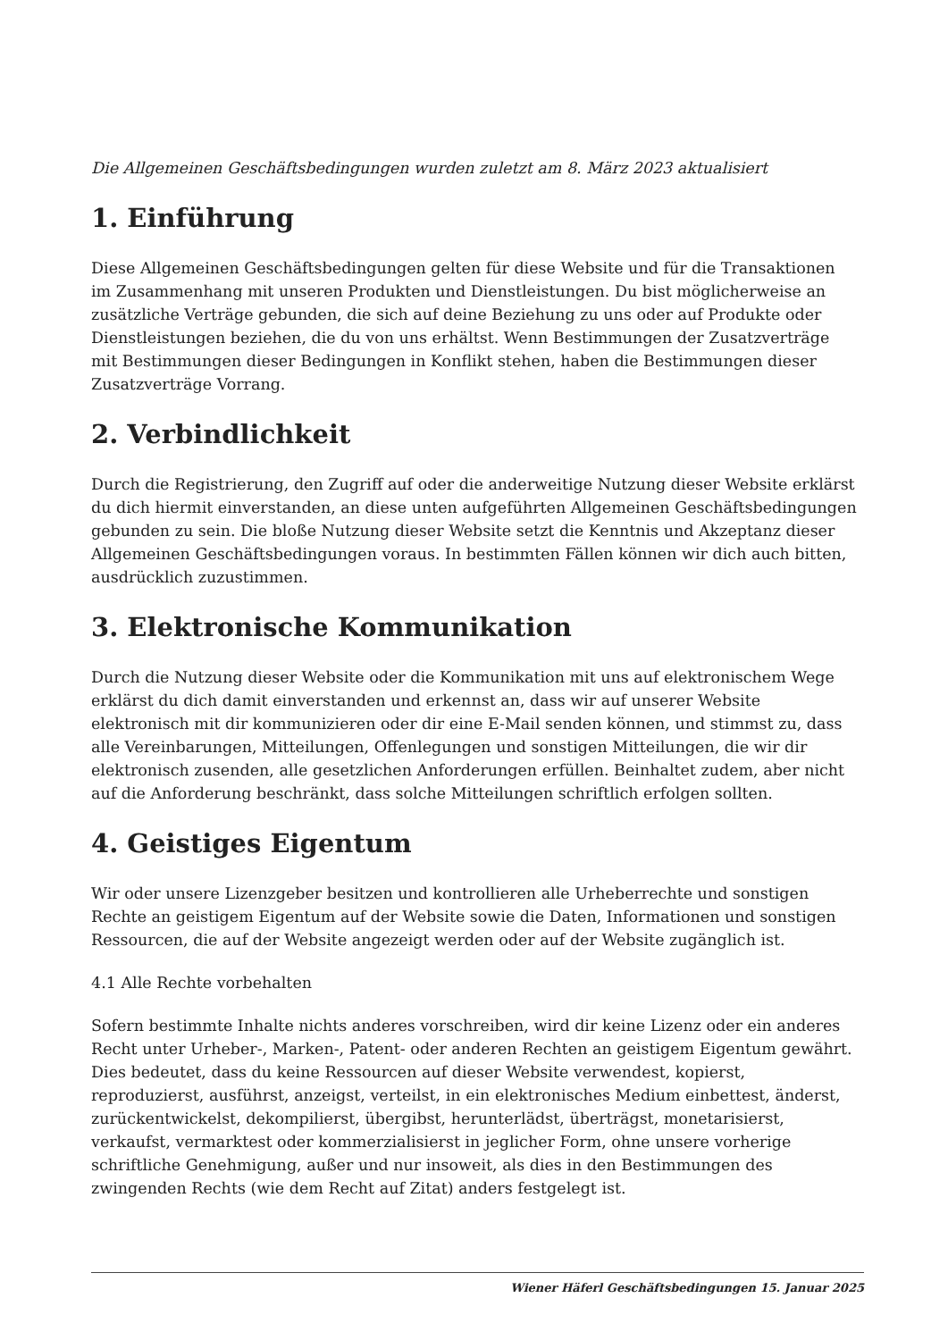Die Allgemeinen Geschäftsbedingungen wurden zuletzt am 8. März 2023 aktualisiert
1. Einführung
Diese Allgemeinen Geschäftsbedingungen gelten für diese Website und für die Transaktionen im Zusammenhang mit unseren Produkten und Dienstleistungen. Du bist möglicherweise an zusätzliche Verträge gebunden, die sich auf deine Beziehung zu uns oder auf Produkte oder Dienstleistungen beziehen, die du von uns erhältst. Wenn Bestimmungen der Zusatzverträge mit Bestimmungen dieser Bedingungen in Konflikt stehen, haben die Bestimmungen dieser Zusatzverträge Vorrang.
2. Verbindlichkeit
Durch die Registrierung, den Zugriff auf oder die anderweitige Nutzung dieser Website erklärst du dich hiermit einverstanden, an diese unten aufgeführten Allgemeinen Geschäftsbedingungen gebunden zu sein. Die bloße Nutzung dieser Website setzt die Kenntnis und Akzeptanz dieser Allgemeinen Geschäftsbedingungen voraus. In bestimmten Fällen können wir dich auch bitten, ausdrücklich zuzustimmen.
3. Elektronische Kommunikation
Durch die Nutzung dieser Website oder die Kommunikation mit uns auf elektronischem Wege erklärst du dich damit einverstanden und erkennst an, dass wir auf unserer Website elektronisch mit dir kommunizieren oder dir eine E-Mail senden können, und stimmst zu, dass alle Vereinbarungen, Mitteilungen, Offenlegungen und sonstigen Mitteilungen, die wir dir elektronisch zusenden, alle gesetzlichen Anforderungen erfüllen. Beinhaltet zudem, aber nicht auf die Anforderung beschränkt, dass solche Mitteilungen schriftlich erfolgen sollten.
4. Geistiges Eigentum
Wir oder unsere Lizenzgeber besitzen und kontrollieren alle Urheberrechte und sonstigen Rechte an geistigem Eigentum auf der Website sowie die Daten, Informationen und sonstigen Ressourcen, die auf der Website angezeigt werden oder auf der Website zugänglich ist.
4.1 Alle Rechte vorbehalten
Sofern bestimmte Inhalte nichts anderes vorschreiben, wird dir keine Lizenz oder ein anderes Recht unter Urheber-, Marken-, Patent- oder anderen Rechten an geistigem Eigentum gewährt. Dies bedeutet, dass du keine Ressourcen auf dieser Website verwendest, kopierst, reproduzierst, ausführst, anzeigst, verteilst, in ein elektronisches Medium einbettest, änderst, zurückentwickelst, dekompilierst, übergibst, herunterlädst, überträgst, monetarisierst, verkaufst, vermarktest oder kommerzialisierst in jeglicher Form, ohne unsere vorherige schriftliche Genehmigung, außer und nur insoweit, als dies in den Bestimmungen des zwingenden Rechts (wie dem Recht auf Zitat) anders festgelegt ist.
Wiener Häferl Geschäftsbedingungen 15. Januar 2025